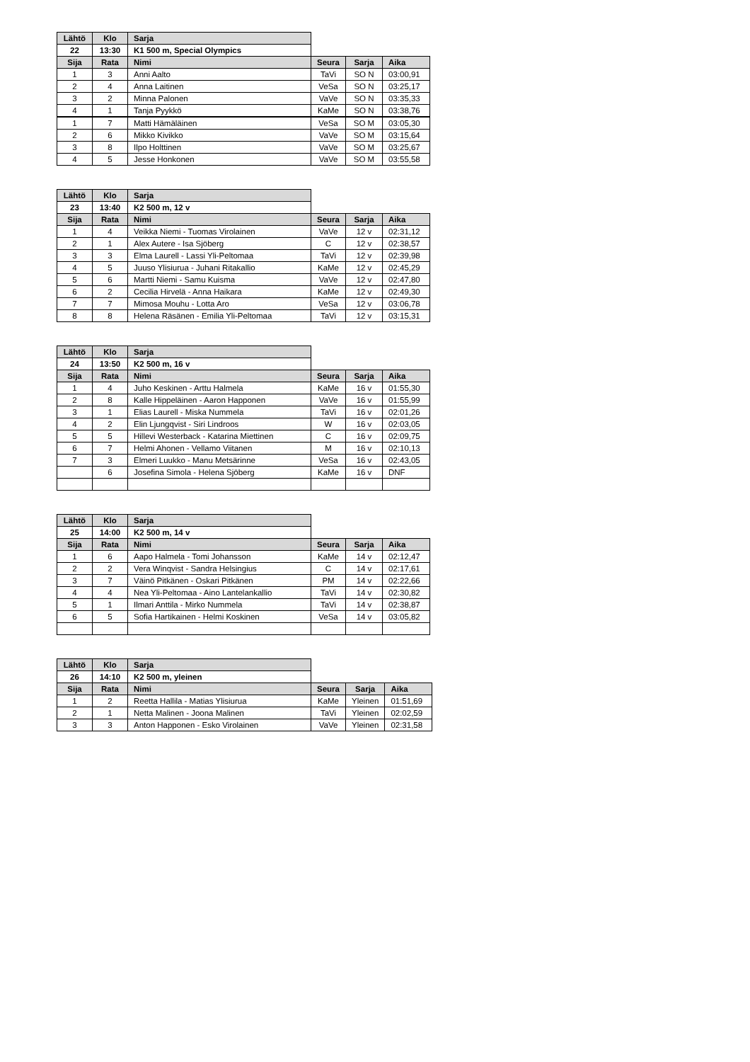| Lähtö | Klo | Sarja | | | |
| 22 | 13:30 | K1 500 m, Special Olympics | | | |
| Sija | Rata | Nimi | Seura | Sarja | Aika |
| 1 | 3 | Anni Aalto | TaVi | SO N | 03:00,91 |
| 2 | 4 | Anna Laitinen | VeSa | SO N | 03:25,17 |
| 3 | 2 | Minna Palonen | VaVe | SO N | 03:35,33 |
| 4 | 1 | Tanja Pyykkö | KaMe | SO N | 03:38,76 |
| 1 | 7 | Matti Hämäläinen | VeSa | SO M | 03:05,30 |
| 2 | 6 | Mikko Kivikko | VaVe | SO M | 03:15,64 |
| 3 | 8 | Ilpo Holttinen | VaVe | SO M | 03:25,67 |
| 4 | 5 | Jesse Honkonen | VaVe | SO M | 03:55,58 |
| Lähtö | Klo | Sarja | | | |
| 23 | 13:40 | K2 500 m, 12 v | | | |
| Sija | Rata | Nimi | Seura | Sarja | Aika |
| 1 | 4 | Veikka Niemi - Tuomas Virolainen | VaVe | 12 v | 02:31,12 |
| 2 | 1 | Alex Autere - Isa Sjöberg | C | 12 v | 02:38,57 |
| 3 | 3 | Elma Laurell - Lassi Yli-Peltomaa | TaVi | 12 v | 02:39,98 |
| 4 | 5 | Juuso Ylisiurua - Juhani Ritakallio | KaMe | 12 v | 02:45,29 |
| 5 | 6 | Martti Niemi - Samu Kuisma | VaVe | 12 v | 02:47,80 |
| 6 | 2 | Cecilia Hirvelä - Anna Haikara | KaMe | 12 v | 02:49,30 |
| 7 | 7 | Mimosa Mouhu - Lotta Aro | VeSa | 12 v | 03:06,78 |
| 8 | 8 | Helena Räsänen - Emilia Yli-Peltomaa | TaVi | 12 v | 03:15,31 |
| Lähtö | Klo | Sarja | | | |
| 24 | 13:50 | K2 500 m, 16 v | | | |
| Sija | Rata | Nimi | Seura | Sarja | Aika |
| 1 | 4 | Juho Keskinen - Arttu Halmela | KaMe | 16 v | 01:55,30 |
| 2 | 8 | Kalle Hippeläinen - Aaron Happonen | VaVe | 16 v | 01:55,99 |
| 3 | 1 | Elias Laurell - Miska Nummela | TaVi | 16 v | 02:01,26 |
| 4 | 2 | Elin Ljungqvist - Siri Lindroos | W | 16 v | 02:03,05 |
| 5 | 5 | Hillevi Westerback - Katarina Miettinen | C | 16 v | 02:09,75 |
| 6 | 7 | Helmi Ahonen - Vellamo Viitanen | M | 16 v | 02:10,13 |
| 7 | 3 | Elmeri Luukko - Manu Metsärinne | VeSa | 16 v | 02:43,05 |
| | 6 | Josefina Simola - Helena Sjöberg | KaMe | 16 v | DNF |
| Lähtö | Klo | Sarja | | | |
| 25 | 14:00 | K2 500 m, 14 v | | | |
| Sija | Rata | Nimi | Seura | Sarja | Aika |
| 1 | 6 | Aapo Halmela - Tomi Johansson | KaMe | 14 v | 02:12,47 |
| 2 | 2 | Vera Winqvist - Sandra Helsingius | C | 14 v | 02:17,61 |
| 3 | 7 | Väinö Pitkänen - Oskari Pitkänen | PM | 14 v | 02:22,66 |
| 4 | 4 | Nea Yli-Peltomaa - Aino Lantelankallio | TaVi | 14 v | 02:30,82 |
| 5 | 1 | Ilmari Anttila - Mirko Nummela | TaVi | 14 v | 02:38,87 |
| 6 | 5 | Sofia Hartikainen - Helmi Koskinen | VeSa | 14 v | 03:05,82 |
| Lähtö | Klo | Sarja | | | |
| 26 | 14:10 | K2 500 m, yleinen | | | |
| Sija | Rata | Nimi | Seura | Sarja | Aika |
| 1 | 2 | Reetta Hallila - Matias Ylisiurua | KaMe | Yleinen | 01:51,69 |
| 2 | 1 | Netta Malinen - Joona Malinen | TaVi | Yleinen | 02:02,59 |
| 3 | 3 | Anton Happonen - Esko Virolainen | VaVe | Yleinen | 02:31,58 |